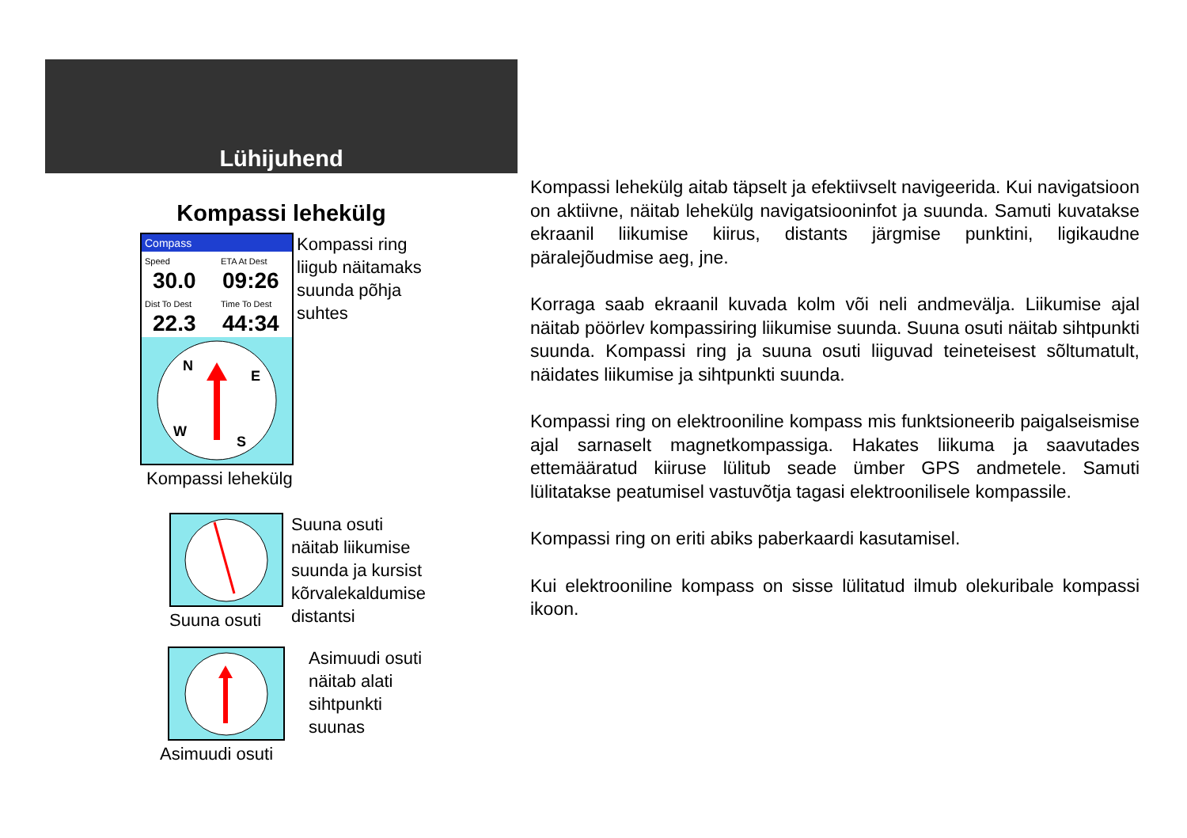Lühijuhend
Kompassi lehekülg
Compass
Speed
30.0
ETA At Dest
09:26
Dist To Dest
22.3
Time To Dest
44:34
N
E
S
W
Kompassi ring
liigub näitamaks
suunda põhja
suhtes
Kompassi lehekülg
Suuna osuti
Suuna osuti
näitab liikumise
suunda ja kursist
kõrvalekaldumise
distantsi
Asimuudi osuti
näitab alati
sihtpunkti
suunas
Asimuudi osuti
Kompassi lehekülg aitab täpselt ja efektiivselt navigeerida. Kui navigatsioon on aktiivne, näitab lehekülg navigatsiooninfot ja suunda. Samuti kuvatakse ekraanil liikumise kiirus, distants järgmise punktini, ligikaudne päralejõudmise aeg, jne.
Korraga saab ekraanil kuvada kolm või neli andmevälja. Liikumise ajal näitab pöörlev kompassiring liikumise suunda. Suuna osuti näitab sihtpunkti suunda. Kompassi ring ja suuna osuti liiguvad teineteisest sõltumatult, näidates liikumise ja sihtpunkti suunda.
Kompassi ring on elektrooniline kompass mis funktsioneerib paigalseismise ajal sarnaselt magnetkompassiga. Hakates liikuma ja saavutades ettemääratud kiiruse lülitub seade ümber GPS andmetele. Samuti lülitatakse peatumisel vastuvõtja tagasi elektroonilisele kompassile.
Kompassi ring on eriti abiks paberkaardi kasutamisel.
Kui elektrooniline kompass on sisse lülitatud ilmub olekuribale kompassi ikoon.